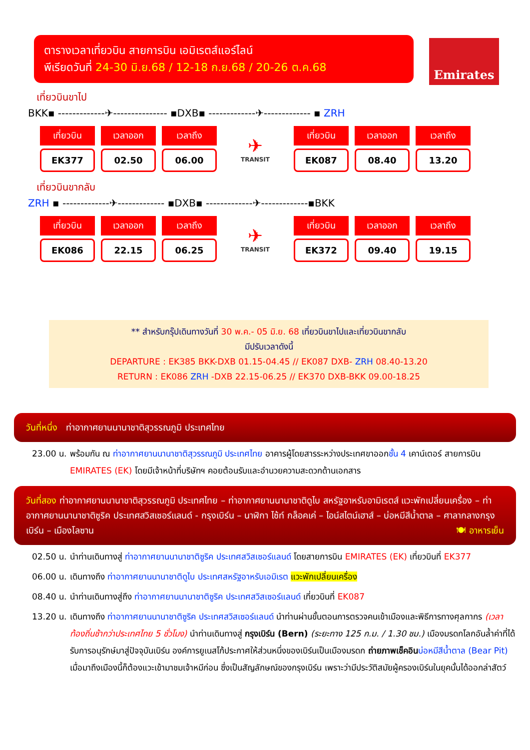ตารางเวลาเที่ยวบิน สายการบิน เอมิเรตส์แอร์ไลน์
พีเรียดวันที่ 24-30 มิ.ย.68 / 12-18 ก.ย.68 / 20-26 ต.ค.68
Emirates
เที่ยวบินขาไป
BKK▪ -------------✈--------------- ▪DXB▪ -------------✈------------- ▪ ZRH
| เที่ยวบิน | เวลาออก | เวลาถึง |
| --- | --- | --- |
| EK377 | 02.50 | 06.00 |
✈
TRANSIT
| เที่ยวบิน | เวลาออก | เวลาถึง |
| --- | --- | --- |
| EK087 | 08.40 | 13.20 |
เที่ยวบินขากลับ
ZRH ▪ -------------✈------------- ▪DXB▪ -------------✈-------------▪BKK
| เที่ยวบิน | เวลาออก | เวลาถึง |
| --- | --- | --- |
| EK086 | 22.15 | 06.25 |
✈
TRANSIT
| เที่ยวบิน | เวลาออก | เวลาถึง |
| --- | --- | --- |
| EK372 | 09.40 | 19.15 |
** สำหรับกรุ๊ปเดินทางวันที่ 30 พ.ค.- 05 มิ.ย. 68 เที่ยวบินขาไปและเที่ยวบินขากลับ
มีปรับเวลาดังนี้
DEPARTURE : EK385 BKK-DXB 01.15-04.45 // EK087 DXB- ZRH 08.40-13.20
RETURN : EK086 ZRH -DXB 22.15-06.25 // EK370 DXB-BKK 09.00-18.25
วันที่หนึ่ง ท่าอากาศยานนานาชาติสุวรรณภูมิ ประเทศไทย
23.00 น.
พร้อมกัน ณ ท่าอากาศยานนานาชาติสุวรรณภูมิ ประเทศไทย อาคารผู้โดยสารระหว่างประเทศขาออกชั้น 4 เคาน์เตอร์ สายการบิน EMIRATES (EK) โดยมีเจ้าหน้าที่บริษัทฯ คอยต้อนรับและอำนวยความสะดวกด้านเอกสาร
วันที่สอง ท่าอากาศยานนานาชาติสุวรรณภูมิ ประเทศไทย – ท่าอากาศยานนานาชาติดูไบ สหรัฐอาหรับอามิเรตส์ แวะพักเปลี่ยนเครื่อง – ท่าอากาศยานนานาชาติซูริค ประเทศสวิสเซอร์แลนด์ - กรุงเบิร์น – นาฬิกา ไซ้ท์ กล็อคเค่ – ไอน์สไตน์เฮาส์ – บ่อหมีสีน้ำตาล – ศาลากลางกรุงเบิร์น – เมืองโลซาน 🍽 อาหารเย็น
02.50 น.
นำท่านเดินทางสู่ ท่าอากาศยานนานาชาติซูริค ประเทศสวิสเซอร์แลนด์ โดยสายการบิน EMIRATES (EK) เที่ยวบินที่ EK377
06.00 น.
เดินทางถึง ท่าอากาศยานนานาชาติดูไบ ประเทศสหรัฐอาหรับเอมิเรต แวะพักเปลี่ยนเครื่อง
08.40 น.
นำท่านเดินทางสู่ถึง ท่าอากาศยานนานาชาติซูริค ประเทศสวิสเซอร์แลนด์ เที่ยวบินที่ EK087
13.20 น.
เดินทางถึง ท่าอากาศยานนานาชาติซูริค ประเทศสวิสเซอร์แลนด์ นำท่านผ่านขั้นตอนการตรวจคนเข้าเมืองและพิธีการทางศุลกากร (เวลาท้องถิ่นช้ากว่าประเทศไทย 5 ชั่วโมง) นำท่านเดินทางสู่ กรุงเบิร์น (Bern) (ระยะทาง 125 ก.ม. / 1.30 ชม.) เมืองมรดกโลกอันล้ำค่าที่ได้รับการอนุรักษ์มาสู่ปัจจุบันเบิร์น องค์การยูเนสโก้ประกาศให้ส่วนหนึ่งของเบิร์นเป็นเมืองมรดก ถ่ายภาพเช็คอิน บ่อหมีสีน้ำตาล (Bear Pit) เมื่อมาถึงเมืองนี้ก็ต้องแวะเข้ามาชมเจ้าหมีก่อน ซึ่งเป็นสัญลักษณ์ของกรุงเบิร์น เพราะว่ามีประวัติสมัยผู้ครองเบิร์นในยุคนั้นได้ออกล่าสัตว์